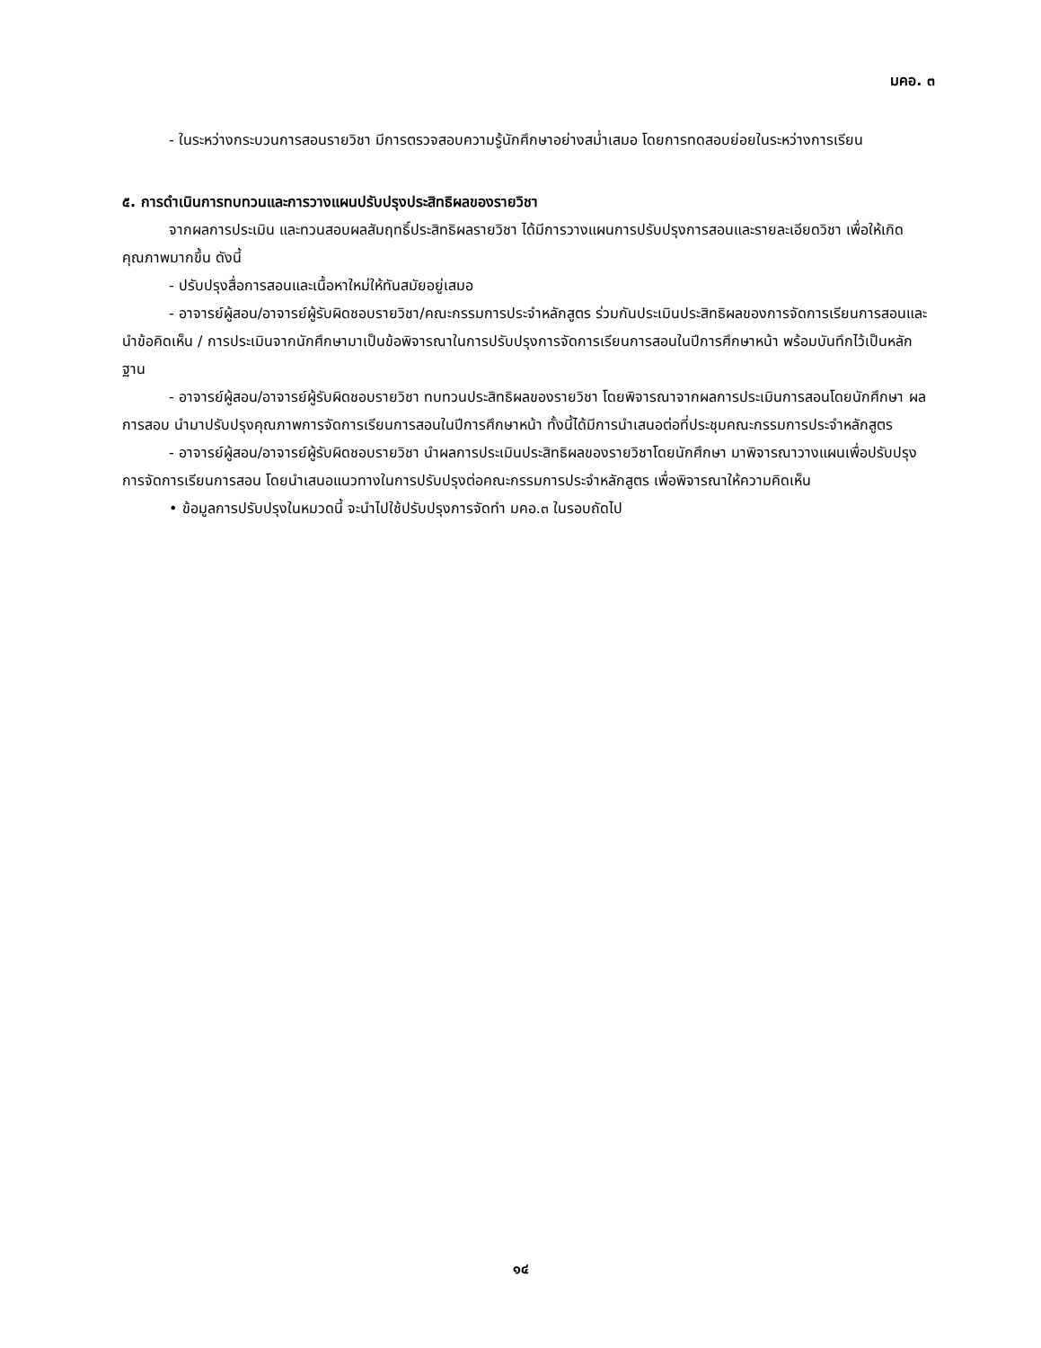มคอ. ๓
- ในระหว่างกระบวนการสอนรายวิชา มีการตรวจสอบความรู้นักศึกษาอย่างสม่ำเสมอ โดยการทดสอบย่อยในระหว่างการเรียน
๕. การดำเนินการทบทวนและการวางแผนปรับปรุงประสิทธิผลของรายวิชา
จากผลการประเมิน และทวนสอบผลสัมฤทธิ์ประสิทธิผลรายวิชา ได้มีการวางแผนการปรับปรุงการสอนและรายละเอียดวิชา เพื่อให้เกิดคุณภาพมากขึ้น ดังนี้
- ปรับปรุงสื่อการสอนและเนื้อหาใหม่ให้ทันสมัยอยู่เสมอ
- อาจารย์ผู้สอน/อาจารย์ผู้รับผิดชอบรายวิชา/คณะกรรมการประจำหลักสูตร ร่วมกันประเมินประสิทธิผลของการจัดการเรียนการสอนและนำข้อคิดเห็น / การประเมินจากนักศึกษามาเป็นข้อพิจารณาในการปรับปรุงการจัดการเรียนการสอนในปีการศึกษาหน้า พร้อมบันทึกไว้เป็นหลักฐาน
- อาจารย์ผู้สอน/อาจารย์ผู้รับผิดชอบรายวิชา ทบทวนประสิทธิผลของรายวิชา โดยพิจารณาจากผลการประเมินการสอนโดยนักศึกษา ผลการสอบ นำมาปรับปรุงคุณภาพการจัดการเรียนการสอนในปีการศึกษาหน้า ทั้งนี้ได้มีการนำเสนอต่อที่ประชุมคณะกรรมการประจำหลักสูตร
- อาจารย์ผู้สอน/อาจารย์ผู้รับผิดชอบรายวิชา นำผลการประเมินประสิทธิผลของรายวิชาโดยนักศึกษา มาพิจารณาวางแผนเพื่อปรับปรุงการจัดการเรียนการสอน โดยนำเสนอแนวทางในการปรับปรุงต่อคณะกรรมการประจำหลักสูตร เพื่อพิจารณาให้ความคิดเห็น
• ข้อมูลการปรับปรุงในหมวดนี้ จะนำไปใช้ปรับปรุงการจัดทำ มคอ.๓ ในรอบถัดไป
๑๔